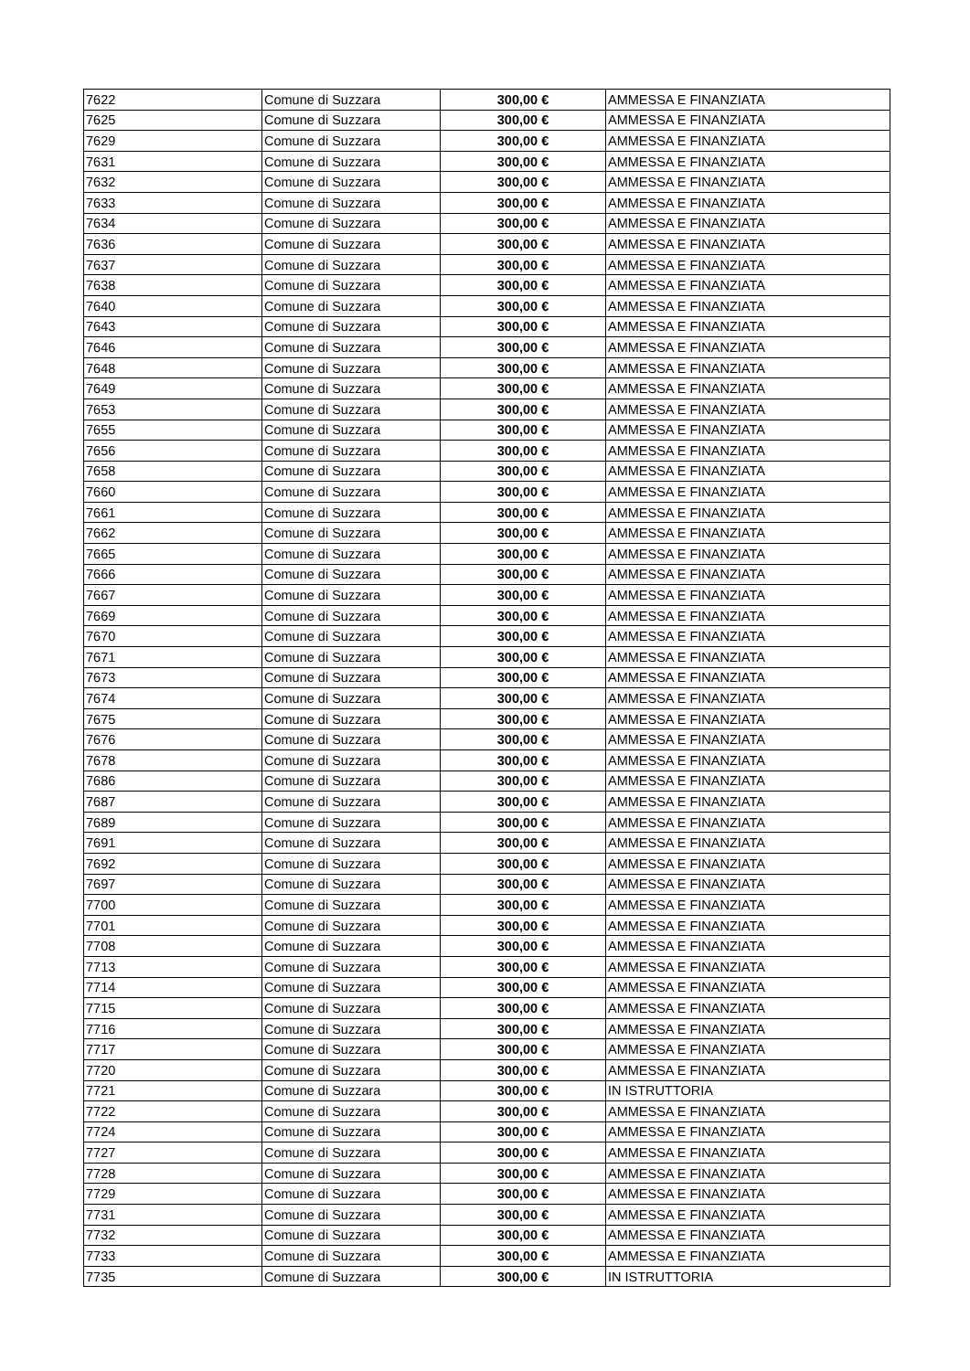| 7622 | Comune di Suzzara | 300,00 € | AMMESSA E FINANZIATA |
| 7625 | Comune di Suzzara | 300,00 € | AMMESSA E FINANZIATA |
| 7629 | Comune di Suzzara | 300,00 € | AMMESSA E FINANZIATA |
| 7631 | Comune di Suzzara | 300,00 € | AMMESSA E FINANZIATA |
| 7632 | Comune di Suzzara | 300,00 € | AMMESSA E FINANZIATA |
| 7633 | Comune di Suzzara | 300,00 € | AMMESSA E FINANZIATA |
| 7634 | Comune di Suzzara | 300,00 € | AMMESSA E FINANZIATA |
| 7636 | Comune di Suzzara | 300,00 € | AMMESSA E FINANZIATA |
| 7637 | Comune di Suzzara | 300,00 € | AMMESSA E FINANZIATA |
| 7638 | Comune di Suzzara | 300,00 € | AMMESSA E FINANZIATA |
| 7640 | Comune di Suzzara | 300,00 € | AMMESSA E FINANZIATA |
| 7643 | Comune di Suzzara | 300,00 € | AMMESSA E FINANZIATA |
| 7646 | Comune di Suzzara | 300,00 € | AMMESSA E FINANZIATA |
| 7648 | Comune di Suzzara | 300,00 € | AMMESSA E FINANZIATA |
| 7649 | Comune di Suzzara | 300,00 € | AMMESSA E FINANZIATA |
| 7653 | Comune di Suzzara | 300,00 € | AMMESSA E FINANZIATA |
| 7655 | Comune di Suzzara | 300,00 € | AMMESSA E FINANZIATA |
| 7656 | Comune di Suzzara | 300,00 € | AMMESSA E FINANZIATA |
| 7658 | Comune di Suzzara | 300,00 € | AMMESSA E FINANZIATA |
| 7660 | Comune di Suzzara | 300,00 € | AMMESSA E FINANZIATA |
| 7661 | Comune di Suzzara | 300,00 € | AMMESSA E FINANZIATA |
| 7662 | Comune di Suzzara | 300,00 € | AMMESSA E FINANZIATA |
| 7665 | Comune di Suzzara | 300,00 € | AMMESSA E FINANZIATA |
| 7666 | Comune di Suzzara | 300,00 € | AMMESSA E FINANZIATA |
| 7667 | Comune di Suzzara | 300,00 € | AMMESSA E FINANZIATA |
| 7669 | Comune di Suzzara | 300,00 € | AMMESSA E FINANZIATA |
| 7670 | Comune di Suzzara | 300,00 € | AMMESSA E FINANZIATA |
| 7671 | Comune di Suzzara | 300,00 € | AMMESSA E FINANZIATA |
| 7673 | Comune di Suzzara | 300,00 € | AMMESSA E FINANZIATA |
| 7674 | Comune di Suzzara | 300,00 € | AMMESSA E FINANZIATA |
| 7675 | Comune di Suzzara | 300,00 € | AMMESSA E FINANZIATA |
| 7676 | Comune di Suzzara | 300,00 € | AMMESSA E FINANZIATA |
| 7678 | Comune di Suzzara | 300,00 € | AMMESSA E FINANZIATA |
| 7686 | Comune di Suzzara | 300,00 € | AMMESSA E FINANZIATA |
| 7687 | Comune di Suzzara | 300,00 € | AMMESSA E FINANZIATA |
| 7689 | Comune di Suzzara | 300,00 € | AMMESSA E FINANZIATA |
| 7691 | Comune di Suzzara | 300,00 € | AMMESSA E FINANZIATA |
| 7692 | Comune di Suzzara | 300,00 € | AMMESSA E FINANZIATA |
| 7697 | Comune di Suzzara | 300,00 € | AMMESSA E FINANZIATA |
| 7700 | Comune di Suzzara | 300,00 € | AMMESSA E FINANZIATA |
| 7701 | Comune di Suzzara | 300,00 € | AMMESSA E FINANZIATA |
| 7708 | Comune di Suzzara | 300,00 € | AMMESSA E FINANZIATA |
| 7713 | Comune di Suzzara | 300,00 € | AMMESSA E FINANZIATA |
| 7714 | Comune di Suzzara | 300,00 € | AMMESSA E FINANZIATA |
| 7715 | Comune di Suzzara | 300,00 € | AMMESSA E FINANZIATA |
| 7716 | Comune di Suzzara | 300,00 € | AMMESSA E FINANZIATA |
| 7717 | Comune di Suzzara | 300,00 € | AMMESSA E FINANZIATA |
| 7720 | Comune di Suzzara | 300,00 € | AMMESSA E FINANZIATA |
| 7721 | Comune di Suzzara | 300,00 € | IN ISTRUTTORIA |
| 7722 | Comune di Suzzara | 300,00 € | AMMESSA E FINANZIATA |
| 7724 | Comune di Suzzara | 300,00 € | AMMESSA E FINANZIATA |
| 7727 | Comune di Suzzara | 300,00 € | AMMESSA E FINANZIATA |
| 7728 | Comune di Suzzara | 300,00 € | AMMESSA E FINANZIATA |
| 7729 | Comune di Suzzara | 300,00 € | AMMESSA E FINANZIATA |
| 7731 | Comune di Suzzara | 300,00 € | AMMESSA E FINANZIATA |
| 7732 | Comune di Suzzara | 300,00 € | AMMESSA E FINANZIATA |
| 7733 | Comune di Suzzara | 300,00 € | AMMESSA E FINANZIATA |
| 7735 | Comune di Suzzara | 300,00 € | IN ISTRUTTORIA |